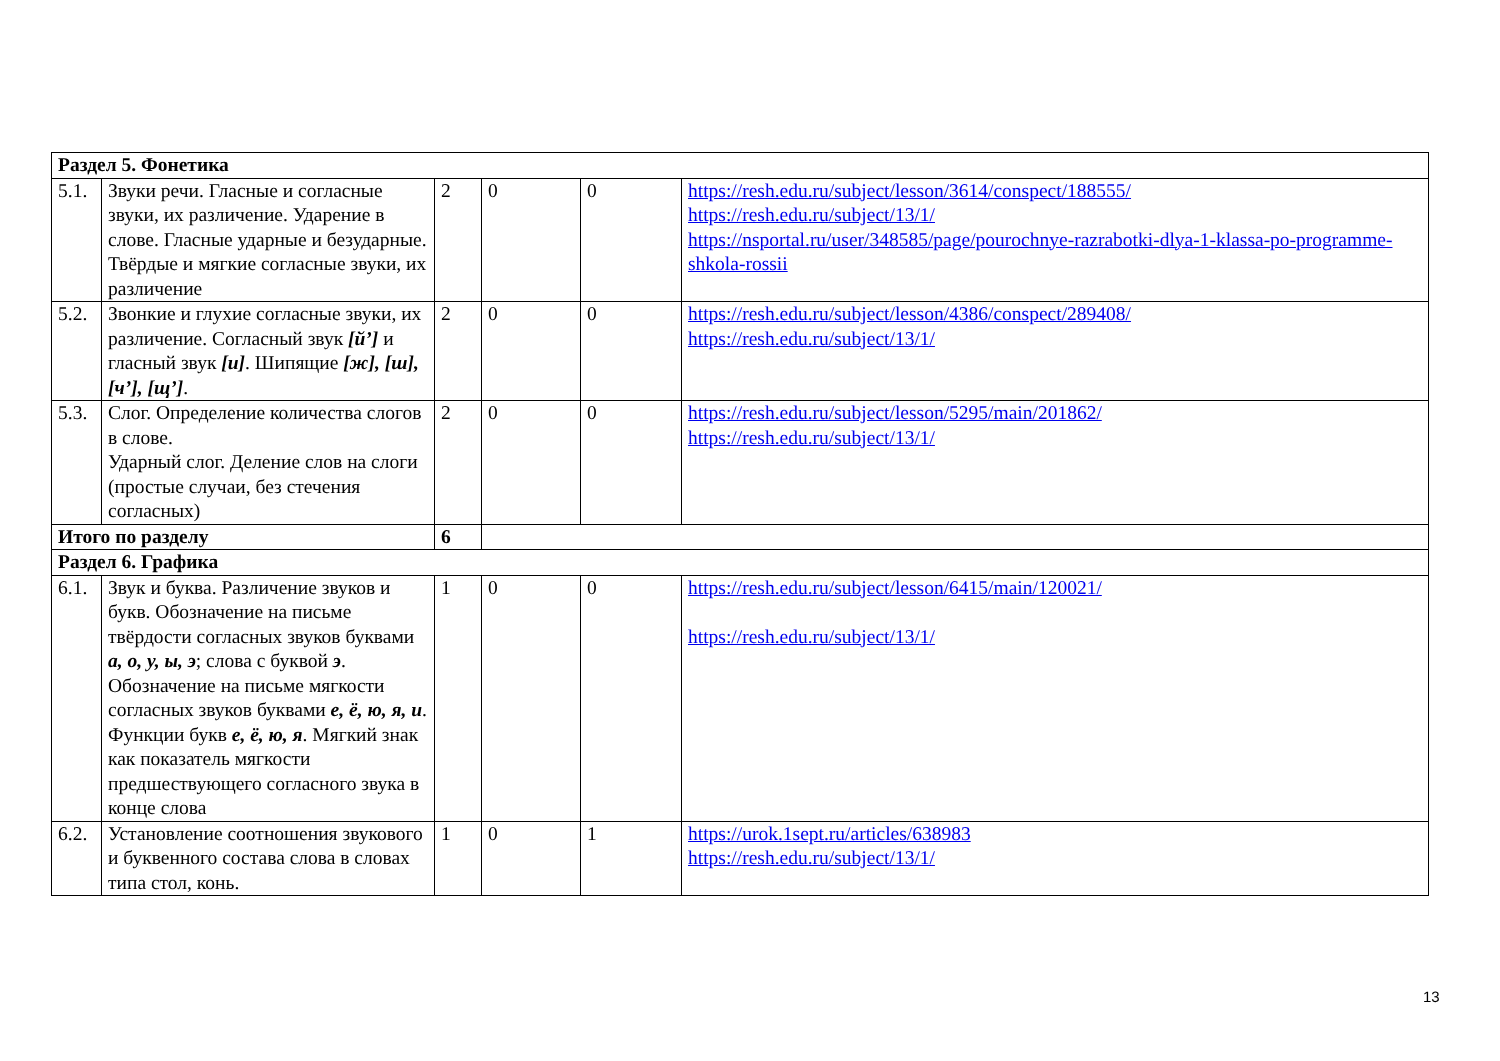| Раздел 5. Фонетика | | | | | |
| 5.1. | Звуки речи. Гласные и согласные звуки, их различение. Ударение в слове. Гласные ударные и безударные. Твёрдые и мягкие согласные звуки, их различение | 2 | 0 | 0 | https://resh.edu.ru/subject/lesson/3614/conspect/188555/ https://resh.edu.ru/subject/13/1/ https://nsportal.ru/user/348585/page/pourochnye-razrabotki-dlya-1-klassa-po-programme-shkola-rossii |
| 5.2. | Звонкие и глухие согласные звуки, их различение. Согласный звук [й’] и гласный звук [и] . Шипящие [ж], [ш], [ч’], [щ’] . | 2 | 0 | 0 | https://resh.edu.ru/subject/lesson/4386/conspect/289408/ https://resh.edu.ru/subject/13/1/ |
| 5.3. | Слог. Определение количества слогов в слове. Ударный слог. Деление слов на слоги (простые случаи, без стечения согласных) | 2 | 0 | 0 | https://resh.edu.ru/subject/lesson/5295/main/201862/ https://resh.edu.ru/subject/13/1/ |
| Итого по разделу | | 6 | | | |
| Раздел 6. Графика | | | | | |
| 6.1. | Звук и буква. Различение звуков и букв. Обозначение на письме твёрдости согласных звуков буквами а, о, у, ы, э ; слова с буквой э . Обозначение на письме мягкости согласных звуков буквами е, ё, ю, я, и . Функции букв е, ё, ю, я . Мягкий знак как показатель мягкости предшествующего согласного звука в конце слова | 1 | 0 | 0 | https://resh.edu.ru/subject/lesson/6415/main/120021/ https://resh.edu.ru/subject/13/1/ |
| 6.2. | Установление соотношения звукового и буквенного состава слова в словах типа стол, конь. | 1 | 0 | 1 | https://urok.1sept.ru/articles/638983 https://resh.edu.ru/subject/13/1/ |
13